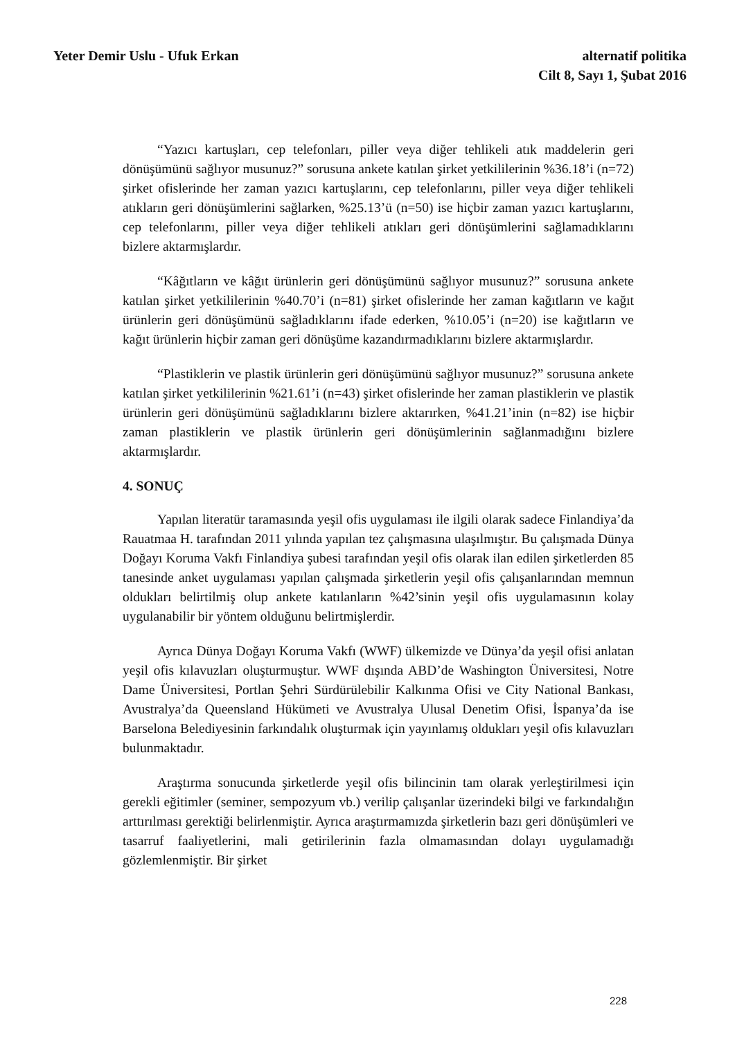Yeter Demir Uslu - Ufuk Erkan alternatif politika
Cilt 8, Sayı 1, Şubat 2016
“Yazıcı kartuşları, cep telefonları, piller veya diğer tehlikeli atık maddelerin geri dönüşümünü sağlıyor musunuz?” sorusuna ankete katılan şirket yetkililerinin %36.18’i (n=72) şirket ofislerinde her zaman yazıcı kartuşlarını, cep telefonlarını, piller veya diğer tehlikeli atıkların geri dönüşümlerini sağlarken, %25.13’ü (n=50) ise hiçbir zaman yazıcı kartuşlarını, cep telefonlarını, piller veya diğer tehlikeli atıkları geri dönüşümlerini sağlamadıklarını bizlere aktarmışlardır.
“Kâğıtların ve kâğıt ürünlerin geri dönüşümünü sağlıyor musunuz?” sorusuna ankete katılan şirket yetkililerinin %40.70’i (n=81) şirket ofislerinde her zaman kağıtların ve kağıt ürünlerin geri dönüşümünü sağladıklarını ifade ederken, %10.05’i (n=20) ise kağıtların ve kağıt ürünlerin hiçbir zaman geri dönüşüme kazandırmadıklarını bizlere aktarmışlardır.
“Plastiklerin ve plastik ürünlerin geri dönüşümünü sağlıyor musunuz?” sorusuna ankete katılan şirket yetkililerinin %21.61’i (n=43) şirket ofislerinde her zaman plastiklerin ve plastik ürünlerin geri dönüşümünü sağladıklarını bizlere aktarırken, %41.21’inin (n=82) ise hiçbir zaman plastiklerin ve plastik ürünlerin geri dönüşümlerinin sağlanmadığını bizlere aktarmışlardır.
4. SONUÇ
Yapılan literatür taramasında yeşil ofis uygulaması ile ilgili olarak sadece Finlandiya’da Rauatmaa H. tarafından 2011 yılında yapılan tez çalışmasına ulaşılmıştır. Bu çalışmada Dünya Doğayı Koruma Vakfı Finlandiya şubesi tarafından yeşil ofis olarak ilan edilen şirketlerden 85 tanesinde anket uygulaması yapılan çalışmada şirketlerin yeşil ofis çalışanlarından memnun oldukları belirtilmiş olup ankete katılanların %42’sinin yeşil ofis uygulamasının kolay uygulanabilir bir yöntem olduğunu belirtmişlerdir.
Ayrıca Dünya Doğayı Koruma Vakfı (WWF) ülkemizde ve Dünya’da yeşil ofisi anlatan yeşil ofis kılavuzları oluşturmuştur. WWF dışında ABD’de Washington Üniversitesi, Notre Dame Üniversitesi, Portlan Şehri Sürdürülebilir Kalkınma Ofisi ve City National Bankası, Avustralya’da Queensland Hükümeti ve Avustralya Ulusal Denetim Ofisi, İspanya’da ise Barselona Belediyesinin farkındalık oluşturmak için yayınlamış oldukları yeşil ofis kılavuzları bulunmaktadır.
Araştırma sonucunda şirketlerde yeşil ofis bilincinin tam olarak yerleştirilmesi için gerekli eğitimler (seminer, sempozyum vb.) verilip çalışanlar üzerindeki bilgi ve farkındalığın arttırılması gerektiği belirlenmiştir. Ayrıca araştırmamızda şirketlerin bazı geri dönüşümleri ve tasarruf faaliyetlerini, mali getirilerinin fazla olmamasından dolayı uygulamadığı gözlemlenmiştir. Bir şirket
228